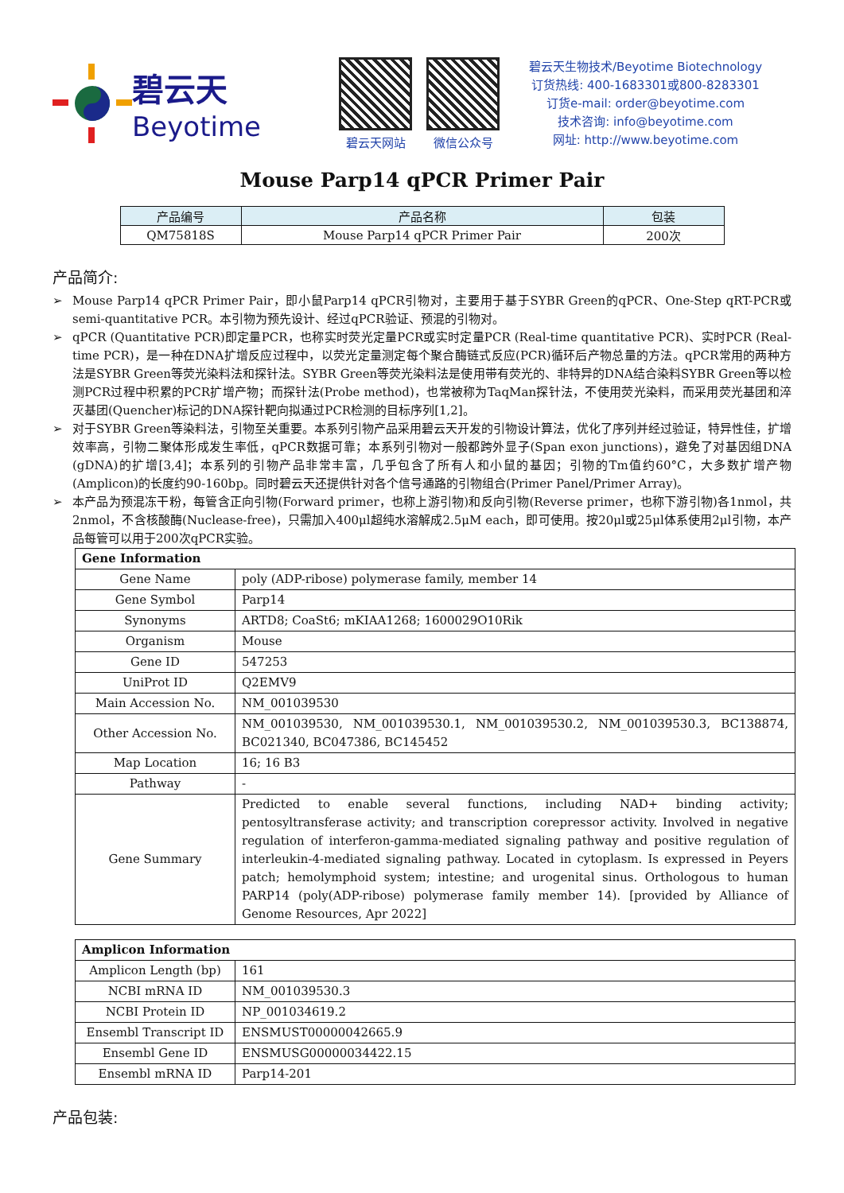碧云天
Beyotime
碧云天网站 微信公众号
碧云天生物技术/Beyotime Biotechnology
订货热线: 400-1683301或800-8283301
订货e-mail: order@beyotime.com
技术咨询: info@beyotime.com
网址: http://www.beyotime.com
Mouse Parp14 qPCR Primer Pair
| 产品编号 | 产品名称 | 包装 |
| --- | --- | --- |
| QM75818S | Mouse Parp14 qPCR Primer Pair | 200次 |
产品简介:
➢ Mouse Parp14 qPCR Primer Pair，即小鼠Parp14 qPCR引物对，主要用于基于SYBR Green的qPCR、One-Step qRT-PCR或semi-quantitative PCR。本引物为预先设计、经过qPCR验证、预混的引物对。
➢ qPCR (Quantitative PCR)即定量PCR，也称实时荧光定量PCR或实时定量PCR (Real-time quantitative PCR)、实时PCR (Real-time PCR)，是一种在DNA扩增反应过程中，以荧光定量测定每个聚合酶链式反应(PCR)循环后产物总量的方法。qPCR常用的两种方法是SYBR Green等荧光染料法和探针法。SYBR Green等荧光染料法是使用带有荧光的、非特异的DNA结合染料SYBR Green等以检测PCR过程中积累的PCR扩增产物；而探针法(Probe method)，也常被称为TaqMan探针法，不使用荧光染料，而采用荧光基团和淬灭基团(Quencher)标记的DNA探针靶向拟通过PCR检测的目标序列[1,2]。
➢ 对于SYBR Green等染料法，引物至关重要。本系列引物产品采用碧云天开发的引物设计算法，优化了序列并经过验证，特异性佳，扩增效率高，引物二聚体形成发生率低，qPCR数据可靠；本系列引物对一般都跨外显子(Span exon junctions)，避免了对基因组DNA (gDNA)的扩增[3,4]；本系列的引物产品非常丰富，几乎包含了所有人和小鼠的基因；引物的Tm值约60°C，大多数扩增产物(Amplicon)的长度约90-160bp。同时碧云天还提供针对各个信号通路的引物组合(Primer Panel/Primer Array)。
➢ 本产品为预混冻干粉，每管含正向引物(Forward primer，也称上游引物)和反向引物(Reverse primer，也称下游引物)各1nmol，共2nmol，不含核酸酶(Nuclease-free)，只需加入400μl超纯水溶解成2.5μM each，即可使用。按20μl或25μl体系使用2μl引物，本产品每管可以用于200次qPCR实验。
| Gene Information | |
| Gene Name | poly (ADP-ribose) polymerase family, member 14 |
| Gene Symbol | Parp14 |
| Synonyms | ARTD8; CoaSt6; mKIAA1268; 1600029O10Rik |
| Organism | Mouse |
| Gene ID | 547253 |
| UniProt ID | Q2EMV9 |
| Main Accession No. | NM_001039530 |
| Other Accession No. | NM_001039530, NM_001039530.1, NM_001039530.2, NM_001039530.3, BC138874, BC021340, BC047386, BC145452 |
| Map Location | 16; 16 B3 |
| Pathway | - |
| Gene Summary | Predicted to enable several functions, including NAD+ binding activity; pentosyltransferase activity; and transcription corepressor activity. Involved in negative regulation of interferon-gamma-mediated signaling pathway and positive regulation of interleukin-4-mediated signaling pathway. Located in cytoplasm. Is expressed in Peyers patch; hemolymphoid system; intestine; and urogenital sinus. Orthologous to human PARP14 (poly(ADP-ribose) polymerase family member 14). [provided by Alliance of Genome Resources, Apr 2022] |
| Amplicon Information | |
| Amplicon Length (bp) | 161 |
| NCBI mRNA ID | NM_001039530.3 |
| NCBI Protein ID | NP_001034619.2 |
| Ensembl Transcript ID | ENSMUST00000042665.9 |
| Ensembl Gene ID | ENSMUSG00000034422.15 |
| Ensembl mRNA ID | Parp14-201 |
产品包装: